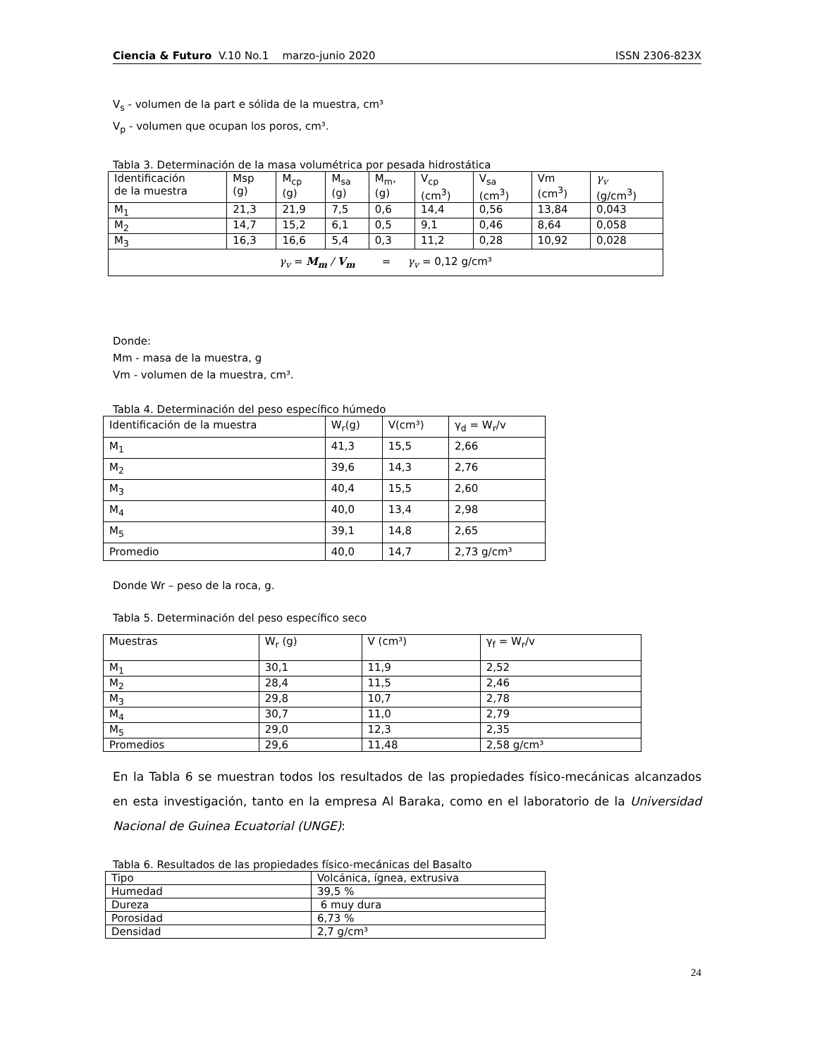Ciencia & Futuro V.10 No.1 marzo-junio 2020 ISSN 2306-823X
V<sub>s</sub> - volumen de la part e sólida de la muestra, cm³
V<sub>p</sub> - volumen que ocupan los poros, cm³.
Tabla 3. Determinación de la masa volumétrica por pesada hidrostática
| Identificación de la muestra | Msp (g) | M<sub>cp</sub> (g) | M<sub>sa</sub> (g) | M<sub>m</sub>, (g) | V<sub>cp</sub> (cm<sup>3</sup>) | V<sub>sa</sub> (cm<sup>3</sup>) | Vm (cm<sup>3</sup>) | γ<sub>v</sub> (g/cm<sup>3</sup>) |
| --- | --- | --- | --- | --- | --- | --- | --- | --- |
| M<sub>1</sub> | 21,3 | 21,9 | 7,5 | 0,6 | 14,4 | 0,56 | 13,84 | 0,043 |
| M<sub>2</sub> | 14,7 | 15,2 | 6,1 | 0,5 | 9,1 | 0,46 | 8,64 | 0,058 |
| M<sub>3</sub> | 16,3 | 16,6 | 5,4 | 0,3 | 11,2 | 0,28 | 10,92 | 0,028 |
| γ<sub>v</sub> = M<sub>m</sub> / V<sub>m</sub> = γ<sub>v</sub> = 0,12 g/cm³ | | | | | | | | |
Donde:
Mm - masa de la muestra, g
Vm - volumen de la muestra, cm³.
Tabla 4. Determinación del peso específico húmedo
| Identificación de la muestra | W<sub>r</sub>(g) | V(cm³) | γ<sub>d</sub> = W<sub>r</sub>/v |
| --- | --- | --- | --- |
| M<sub>1</sub> | 41,3 | 15,5 | 2,66 |
| M<sub>2</sub> | 39,6 | 14,3 | 2,76 |
| M<sub>3</sub> | 40,4 | 15,5 | 2,60 |
| M<sub>4</sub> | 40,0 | 13,4 | 2,98 |
| M<sub>5</sub> | 39,1 | 14,8 | 2,65 |
| Promedio | 40,0 | 14,7 | 2,73 g/cm³ |
Donde Wr – peso de la roca, g.
Tabla 5. Determinación del peso específico seco
| Muestras | W<sub>r</sub> (g) | V (cm³) | γ<sub>f</sub> = W<sub>r</sub>/v |
| --- | --- | --- | --- |
| M<sub>1</sub> | 30,1 | 11,9 | 2,52 |
| M<sub>2</sub> | 28,4 | 11,5 | 2,46 |
| M<sub>3</sub> | 29,8 | 10,7 | 2,78 |
| M<sub>4</sub> | 30,7 | 11,0 | 2,79 |
| M<sub>5</sub> | 29,0 | 12,3 | 2,35 |
| Promedios | 29,6 | 11,48 | 2,58 g/cm³ |
En la Tabla 6 se muestran todos los resultados de las propiedades físico-mecánicas alcanzados en esta investigación, tanto en la empresa Al Baraka, como en el laboratorio de la Universidad Nacional de Guinea Ecuatorial (UNGE):
Tabla 6. Resultados de las propiedades físico-mecánicas del Basalto
| Tipo | Volcánica, ígnea, extrusiva |
| Humedad | 39,5 % |
| Dureza | 6 muy dura |
| Porosidad | 6,73 % |
| Densidad | 2,7 g/cm³ |
24